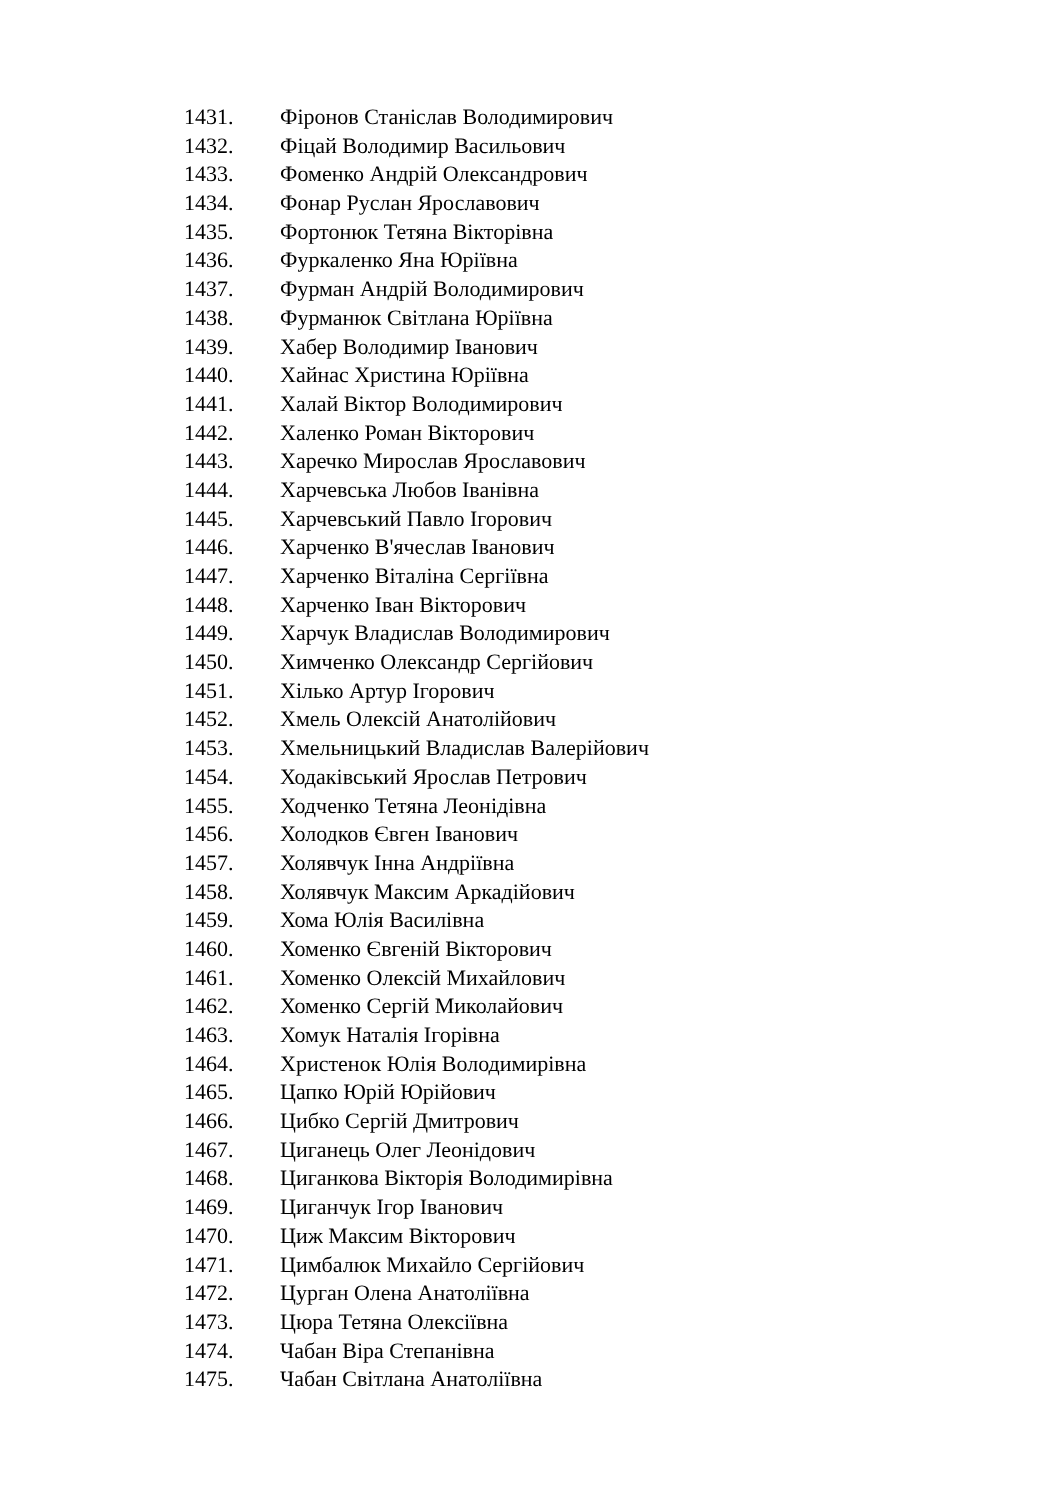1431. Фіронов Станіслав Володимирович
1432. Фіцай Володимир Васильович
1433. Фоменко Андрій Олександрович
1434. Фонар Руслан Ярославович
1435. Фортонюк Тетяна Вікторівна
1436. Фуркаленко Яна Юріївна
1437. Фурман Андрій Володимирович
1438. Фурманюк Світлана Юріївна
1439. Хабер Володимир Іванович
1440. Хайнас Христина Юріївна
1441. Халай Віктор Володимирович
1442. Халенко Роман Вікторович
1443. Харечко Мирослав Ярославович
1444. Харчевська Любов Іванівна
1445. Харчевський Павло Ігорович
1446. Харченко В'ячеслав Іванович
1447. Харченко Віталіна Сергіївна
1448. Харченко Іван Вікторович
1449. Харчук Владислав Володимирович
1450. Химченко Олександр Сергійович
1451. Хілько Артур Ігорович
1452. Хмель Олексій Анатолійович
1453. Хмельницький Владислав Валерійович
1454. Ходаківський Ярослав Петрович
1455. Ходченко Тетяна Леонідівна
1456. Холодков Євген Іванович
1457. Холявчук Інна Андріївна
1458. Холявчук Максим Аркадійович
1459. Хома Юлія Василівна
1460. Хоменко Євгеній Вікторович
1461. Хоменко Олексій Михайлович
1462. Хоменко Сергій Миколайович
1463. Хомук Наталія Ігорівна
1464. Христенок Юлія Володимирівна
1465. Цапко Юрій Юрійович
1466. Цибко Сергій Дмитрович
1467. Циганець Олег Леонідович
1468. Циганкова Вікторія Володимирівна
1469. Циганчук Ігор Іванович
1470. Циж Максим Вікторович
1471. Цимбалюк Михайло Сергійович
1472. Цурган Олена Анатоліївна
1473. Цюра Тетяна Олексіївна
1474. Чабан Віра Степанівна
1475. Чабан Світлана Анатоліївна